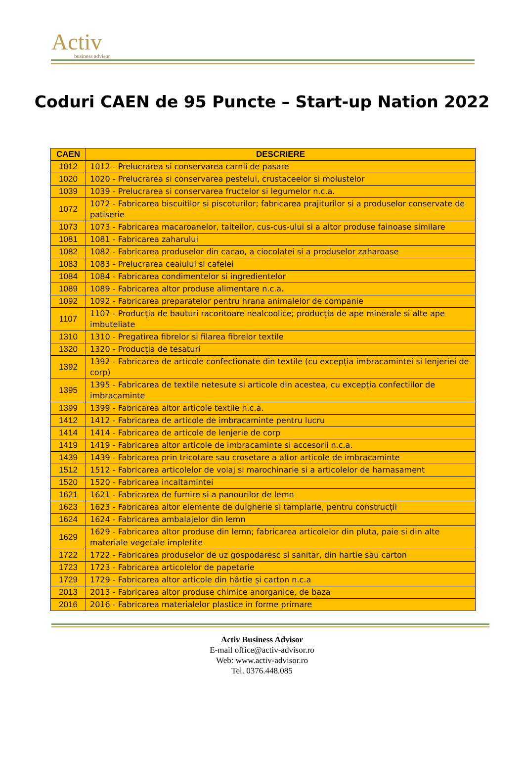Activ
business advisor
Coduri CAEN de 95 Puncte – Start-up Nation 2022
| CAEN | DESCRIERE |
| --- | --- |
| 1012 | 1012 - Prelucrarea si conservarea carnii de pasare |
| 1020 | 1020 - Prelucrarea si conservarea pestelui, crustaceelor si molustelor |
| 1039 | 1039 - Prelucrarea si conservarea fructelor si legumelor n.c.a. |
| 1072 | 1072 - Fabricarea biscuitilor si piscoturilor; fabricarea prajiturilor si a produselor conservate de patiserie |
| 1073 | 1073 - Fabricarea macaroanelor, taiteilor, cus-cus-ului si a altor produse fainoase similare |
| 1081 | 1081 - Fabricarea zaharului |
| 1082 | 1082 - Fabricarea produselor din cacao, a ciocolatei si a produselor zaharoase |
| 1083 | 1083 - Prelucrarea ceaiului si cafelei |
| 1084 | 1084 - Fabricarea condimentelor si ingredientelor |
| 1089 | 1089 - Fabricarea altor produse alimentare n.c.a. |
| 1092 | 1092 - Fabricarea preparatelor pentru hrana animalelor de companie |
| 1107 | 1107 - Producția de bauturi racoritoare nealcoolice; producția de ape minerale si alte ape imbuteliate |
| 1310 | 1310 - Pregatirea fibrelor si filarea fibrelor textile |
| 1320 | 1320 - Producția de tesaturi |
| 1392 | 1392 - Fabricarea de articole confectionate din textile (cu excepția imbracamintei si lenjeriei de corp) |
| 1395 | 1395 - Fabricarea de textile netesute si articole din acestea, cu excepția confectiilor de imbracaminte |
| 1399 | 1399 - Fabricarea altor articole textile n.c.a. |
| 1412 | 1412 - Fabricarea de articole de imbracaminte pentru lucru |
| 1414 | 1414 - Fabricarea de articole de lenjerie de corp |
| 1419 | 1419 - Fabricarea altor articole de imbracaminte si accesorii n.c.a. |
| 1439 | 1439 - Fabricarea prin tricotare sau crosetare a altor articole de imbracaminte |
| 1512 | 1512 - Fabricarea articolelor de voiaj si marochinarie si a articolelor de harnasament |
| 1520 | 1520 - Fabricarea incaltamintei |
| 1621 | 1621 - Fabricarea de furnire si a panourilor de lemn |
| 1623 | 1623 - Fabricarea altor elemente de dulgherie si tamplarie, pentru construcții |
| 1624 | 1624 - Fabricarea ambalajelor din lemn |
| 1629 | 1629 - Fabricarea altor produse din lemn; fabricarea articolelor din pluta, paie si din alte materiale vegetale impletite |
| 1722 | 1722 - Fabricarea produselor de uz gospodaresc si sanitar, din hartie sau carton |
| 1723 | 1723 - Fabricarea articolelor de papetarie |
| 1729 | 1729 - Fabricarea altor articole din hârtie și carton n.c.a |
| 2013 | 2013 - Fabricarea altor produse chimice anorganice, de baza |
| 2016 | 2016 - Fabricarea materialelor plastice in forme primare |
Activ Business Advisor
E-mail office@activ-advisor.ro
Web: www.activ-advisor.ro
Tel. 0376.448.085